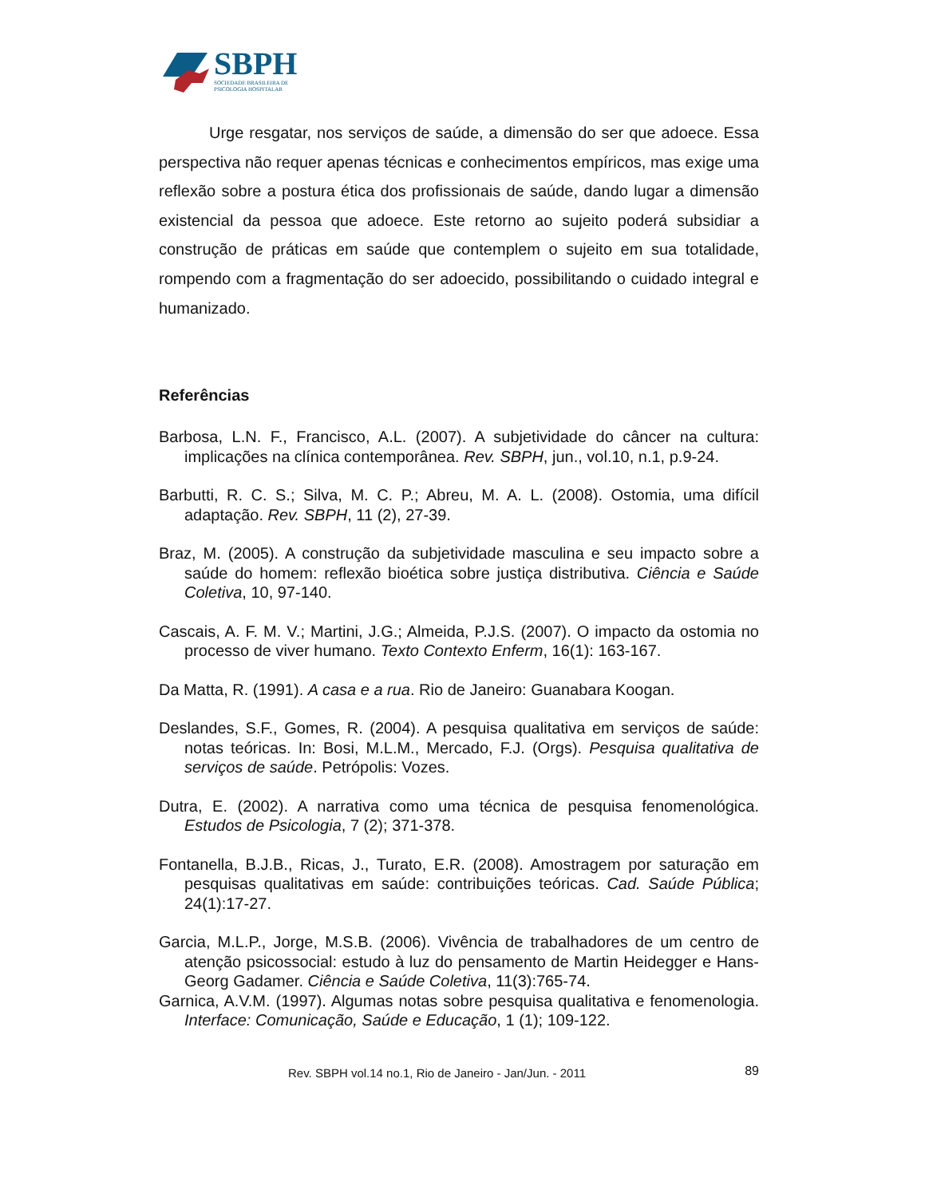SBPH
SOCIEDADE BRASILEIRA DE
PSICOLOGIA HOSPITALAR
Urge resgatar, nos serviços de saúde, a dimensão do ser que adoece. Essa perspectiva não requer apenas técnicas e conhecimentos empíricos, mas exige uma reflexão sobre a postura ética dos profissionais de saúde, dando lugar a dimensão existencial da pessoa que adoece. Este retorno ao sujeito poderá subsidiar a construção de práticas em saúde que contemplem o sujeito em sua totalidade, rompendo com a fragmentação do ser adoecido, possibilitando o cuidado integral e humanizado.
Referências
Barbosa, L.N. F., Francisco, A.L. (2007). A subjetividade do câncer na cultura: implicações na clínica contemporânea. Rev. SBPH, jun., vol.10, n.1, p.9-24.
Barbutti, R. C. S.; Silva, M. C. P.; Abreu, M. A. L. (2008). Ostomia, uma difícil adaptação. Rev. SBPH, 11 (2), 27-39.
Braz, M. (2005). A construção da subjetividade masculina e seu impacto sobre a saúde do homem: reflexão bioética sobre justiça distributiva. Ciência e Saúde Coletiva, 10, 97-140.
Cascais, A. F. M. V.; Martini, J.G.; Almeida, P.J.S. (2007). O impacto da ostomia no processo de viver humano. Texto Contexto Enferm, 16(1): 163-167.
Da Matta, R. (1991). A casa e a rua. Rio de Janeiro: Guanabara Koogan.
Deslandes, S.F., Gomes, R. (2004). A pesquisa qualitativa em serviços de saúde: notas teóricas. In: Bosi, M.L.M., Mercado, F.J. (Orgs). Pesquisa qualitativa de serviços de saúde. Petrópolis: Vozes.
Dutra, E. (2002). A narrativa como uma técnica de pesquisa fenomenológica. Estudos de Psicologia, 7 (2); 371-378.
Fontanella, B.J.B., Ricas, J., Turato, E.R. (2008). Amostragem por saturação em pesquisas qualitativas em saúde: contribuições teóricas. Cad. Saúde Pública; 24(1):17-27.
Garcia, M.L.P., Jorge, M.S.B. (2006). Vivência de trabalhadores de um centro de atenção psicossocial: estudo à luz do pensamento de Martin Heidegger e Hans-Georg Gadamer. Ciência e Saúde Coletiva, 11(3):765-74.
Garnica, A.V.M. (1997). Algumas notas sobre pesquisa qualitativa e fenomenologia. Interface: Comunicação, Saúde e Educação, 1 (1); 109-122.
Rev. SBPH vol.14 no.1, Rio de Janeiro - Jan/Jun. - 2011 89